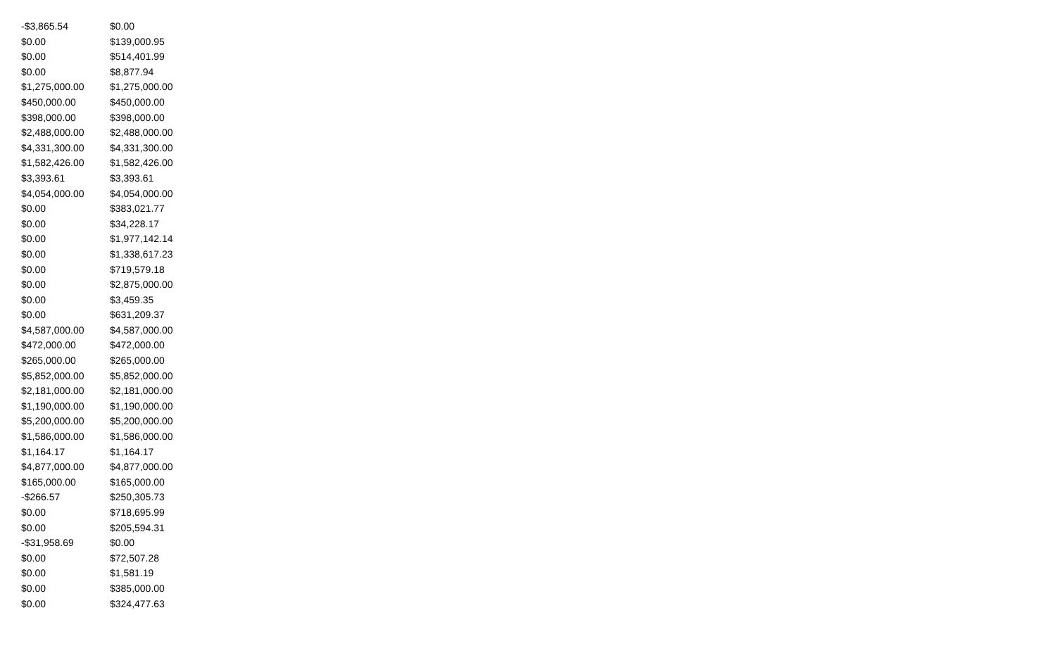| -$3,865.54 | $0.00 |
| $0.00 | $139,000.95 |
| $0.00 | $514,401.99 |
| $0.00 | $8,877.94 |
| $1,275,000.00 | $1,275,000.00 |
| $450,000.00 | $450,000.00 |
| $398,000.00 | $398,000.00 |
| $2,488,000.00 | $2,488,000.00 |
| $4,331,300.00 | $4,331,300.00 |
| $1,582,426.00 | $1,582,426.00 |
| $3,393.61 | $3,393.61 |
| $4,054,000.00 | $4,054,000.00 |
| $0.00 | $383,021.77 |
| $0.00 | $34,228.17 |
| $0.00 | $1,977,142.14 |
| $0.00 | $1,338,617.23 |
| $0.00 | $719,579.18 |
| $0.00 | $2,875,000.00 |
| $0.00 | $3,459.35 |
| $0.00 | $631,209.37 |
| $4,587,000.00 | $4,587,000.00 |
| $472,000.00 | $472,000.00 |
| $265,000.00 | $265,000.00 |
| $5,852,000.00 | $5,852,000.00 |
| $2,181,000.00 | $2,181,000.00 |
| $1,190,000.00 | $1,190,000.00 |
| $5,200,000.00 | $5,200,000.00 |
| $1,586,000.00 | $1,586,000.00 |
| $1,164.17 | $1,164.17 |
| $4,877,000.00 | $4,877,000.00 |
| $165,000.00 | $165,000.00 |
| -$266.57 | $250,305.73 |
| $0.00 | $718,695.99 |
| $0.00 | $205,594.31 |
| -$31,958.69 | $0.00 |
| $0.00 | $72,507.28 |
| $0.00 | $1,581.19 |
| $0.00 | $385,000.00 |
| $0.00 | $324,477.63 |